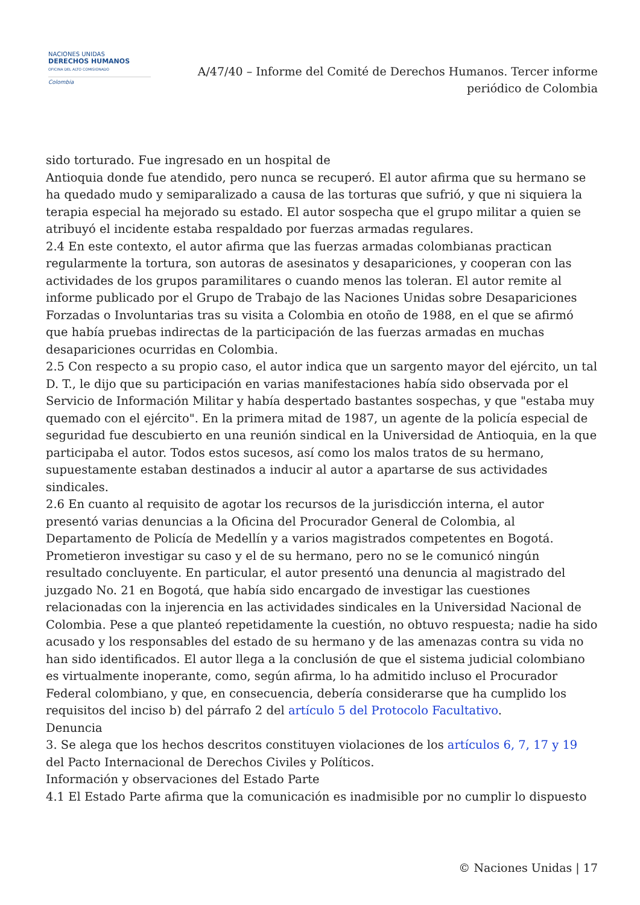NACIONES UNIDAS
DERECHOS HUMANOS
OFICINA DEL ALTO COMISIONADO
Colombia
A/47/40 – Informe del Comité de Derechos Humanos. Tercer informe periódico de Colombia
sido torturado. Fue ingresado en un hospital de
Antioquia donde fue atendido, pero nunca se recuperó. El autor afirma que su hermano se ha quedado mudo y semiparalizado a causa de las torturas que sufrió, y que ni siquiera la terapia especial ha mejorado su estado. El autor sospecha que el grupo militar a quien se atribuyó el incidente estaba respaldado por fuerzas armadas regulares.
2.4 En este contexto, el autor afirma que las fuerzas armadas colombianas practican regularmente la tortura, son autoras de asesinatos y desapariciones, y cooperan con las actividades de los grupos paramilitares o cuando menos las toleran. El autor remite al informe publicado por el Grupo de Trabajo de las Naciones Unidas sobre Desapariciones Forzadas o Involuntarias tras su visita a Colombia en otoño de 1988, en el que se afirmó que había pruebas indirectas de la participación de las fuerzas armadas en muchas desapariciones ocurridas en Colombia.
2.5 Con respecto a su propio caso, el autor indica que un sargento mayor del ejército, un tal D. T., le dijo que su participación en varias manifestaciones había sido observada por el Servicio de Información Militar y había despertado bastantes sospechas, y que "estaba muy quemado con el ejército". En la primera mitad de 1987, un agente de la policía especial de seguridad fue descubierto en una reunión sindical en la Universidad de Antioquia, en la que participaba el autor. Todos estos sucesos, así como los malos tratos de su hermano, supuestamente estaban destinados a inducir al autor a apartarse de sus actividades sindicales.
2.6 En cuanto al requisito de agotar los recursos de la jurisdicción interna, el autor presentó varias denuncias a la Oficina del Procurador General de Colombia, al Departamento de Policía de Medellín y a varios magistrados competentes en Bogotá. Prometieron investigar su caso y el de su hermano, pero no se le comunicó ningún resultado concluyente. En particular, el autor presentó una denuncia al magistrado del juzgado No. 21 en Bogotá, que había sido encargado de investigar las cuestiones relacionadas con la injerencia en las actividades sindicales en la Universidad Nacional de Colombia. Pese a que planteó repetidamente la cuestión, no obtuvo respuesta; nadie ha sido acusado y los responsables del estado de su hermano y de las amenazas contra su vida no han sido identificados. El autor llega a la conclusión de que el sistema judicial colombiano es virtualmente inoperante, como, según afirma, lo ha admitido incluso el Procurador Federal colombiano, y que, en consecuencia, debería considerarse que ha cumplido los requisitos del inciso b) del párrafo 2 del artículo 5 del Protocolo Facultativo.
Denuncia
3. Se alega que los hechos descritos constituyen violaciones de los artículos 6, 7, 17 y 19 del Pacto Internacional de Derechos Civiles y Políticos.
Información y observaciones del Estado Parte
4.1 El Estado Parte afirma que la comunicación es inadmisible por no cumplir lo dispuesto
© Naciones Unidas | 17